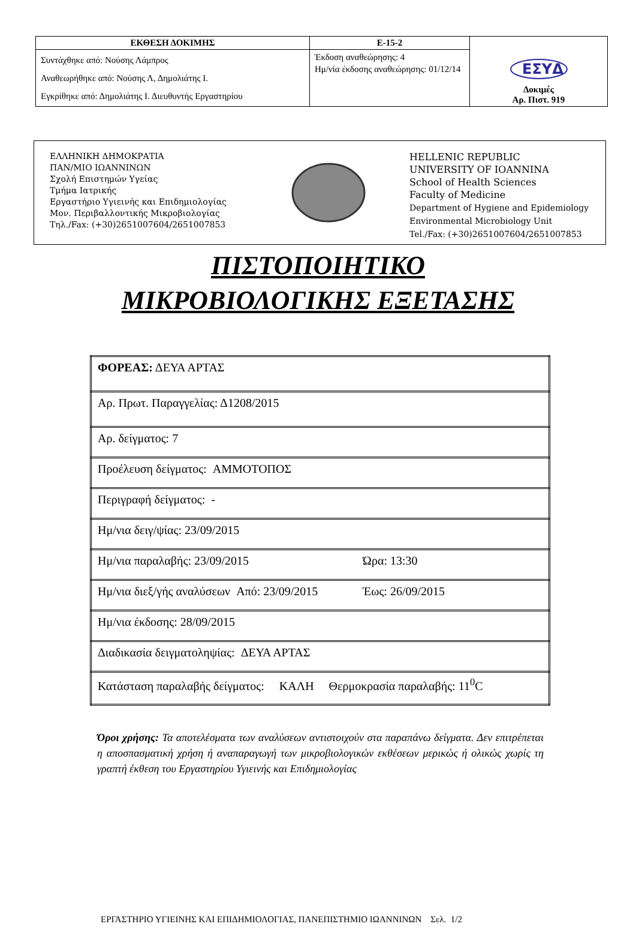| ΕΚΘΕΣΗ ΔΟΚΙΜΗΣ | Ε-15-2 | ΕΣΥΔ Δοκιμές Αρ. Πιστ. 919 |
| Συντάχθηκε από: Νούσης Λάμπρος Αναθεωρήθηκε από: Νούσης Λ, Δημολιάτης Ι. Εγκρίθηκε από: Δημολιάτης Ι. Διευθυντής Εργαστηρίου | Έκδοση αναθεώρησης: 4 Ημ/νία έκδοσης αναθεώρησης: 01/12/14 | |
ΕΛΛΗΝΙΚΗ ΔΗΜΟΚΡΑΤΙΑ
ΠΑΝ/ΜΙΟ ΙΩΑΝΝΙΝΩΝ
Σχολή Επιστημών Υγείας
Τμήμα Ιατρικής
Εργαστήριο Υγιεινής και Επιδημιολογίας
Μον. Περιβαλλοντικής Μικροβιολογίας
Τηλ./Fax: (+30)2651007604/2651007853
HELLENIC REPUBLIC
UNIVERSITY OF IOANNINA
School of Health Sciences
Faculty of Medicine
Department of Hygiene and Epidemiology
Environmental Microbiology Unit
Tel./Fax: (+30)2651007604/2651007853
ΠΙΣΤΟΠΟΙΗΤΙΚΟ
ΜΙΚΡΟΒΙΟΛΟΓΙΚΗΣ ΕΞΕΤΑΣΗΣ
| ΦΟΡΕΑΣ: ΔΕΥΑ ΑΡΤΑΣ |
| Αρ. Πρωτ. Παραγγελίας: Δ1208/2015 |
| Αρ. δείγματος: 7 |
| Προέλευση δείγματος: ΑΜΜΟΤΟΠΟΣ |
| Περιγραφή δείγματος: - |
| Ημ/νια δειγ/ψίας: 23/09/2015 |
| Ημ/νια παραλαβής: 23/09/2015 Ώρα: 13:30 |
| Ημ/νια διεξ/γής αναλύσεων Από: 23/09/2015 Έως: 26/09/2015 |
| Ημ/νια έκδοσης: 28/09/2015 |
| Διαδικασία δειγματοληψίας: ΔΕΥΑ ΑΡΤΑΣ |
| Κατάσταση παραλαβής δείγματος: ΚΑΛΗ Θερμοκρασία παραλαβής: 11<sup>0</sup>C |
Όροι χρήσης: Τα αποτελέσματα των αναλύσεων αντιστοιχούν στα παραπάνω δείγματα. Δεν επιτρέπεται η αποσπασματική χρήση ή αναπαραγωγή των μικροβιολογικών εκθέσεων μερικώς ή ολικώς χωρίς τη γραπτή έκθεση του Εργαστηρίου Υγιεινής και Επιδημιολογίας
ΕΡΓΑΣΤΗΡΙΟ ΥΓΙΕΙΝΗΣ ΚΑΙ ΕΠΙΔΗΜΙΟΛΟΓΙΑΣ, ΠΑΝΕΠΙΣΤΗΜΙΟ ΙΩΑΝΝΙΝΩΝ Σελ. 1/2